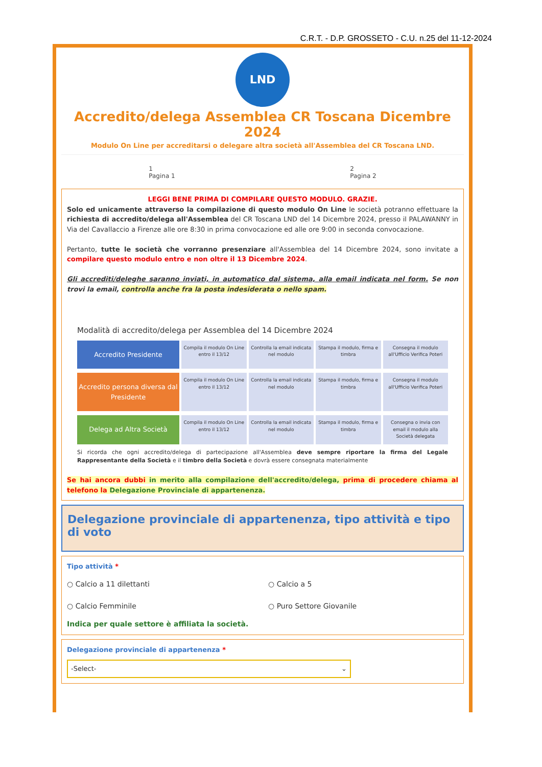C.R.T. - D.P. GROSSETO - C.U. n.25 del 11-12-2024
LND
Accredito/delega Assemblea CR Toscana Dicembre 2024
Modulo On Line per accreditarsi o delegare altra società all'Assemblea del CR Toscana LND.
1
Pagina 1 2
Pagina 2
LEGGI BENE PRIMA DI COMPILARE QUESTO MODULO. GRAZIE.
Solo ed unicamente attraverso la compilazione di questo modulo On Line le società potranno effettuare la richiesta di accredito/delega all'Assemblea del CR Toscana LND del 14 Dicembre 2024, presso il PALAWANNY in Via del Cavallaccio a Firenze alle ore 8:30 in prima convocazione ed alle ore 9:00 in seconda convocazione.
Pertanto, tutte le società che vorranno presenziare all'Assemblea del 14 Dicembre 2024, sono invitate a compilare questo modulo entro e non oltre il 13 Dicembre 2024.
Gli accrediti/deleghe saranno inviati, in automatico dal sistema, alla email indicata nel form. Se non trovi la email, controlla anche fra la posta indesiderata o nello spam.
Modalità di accredito/delega per Assemblea del 14 Dicembre 2024
Accredito Presidente
Compila il modulo On Line entro il 13/12
Controlla la email indicata nel modulo
Stampa il modulo, firma e timbra
Consegna il modulo all'Ufficio Verifica Poteri
Accredito persona diversa dal Presidente
Compila il modulo On Line entro il 13/12
Controlla la email indicata nel modulo
Stampa il modulo, firma e timbra
Consegna il modulo all'Ufficio Verifica Poteri
Delega ad Altra Società
Compila il modulo On Line entro il 13/12
Controlla la email indicata nel modulo
Stampa il modulo, firma e timbra
Consegna o invia con email il modulo alla Società delegata
Si ricorda che ogni accredito/delega di partecipazione all'Assemblea deve sempre riportare la firma del Legale Rappresentante della Società e il timbro della Società e dovrà essere consegnata materialmente
Se hai ancora dubbi in merito alla compilazione dell'accredito/delega, prima di procedere chiama al telefono la Delegazione Provinciale di appartenenza.
Delegazione provinciale di appartenenza, tipo attività e tipo di voto
Tipo attività *
○ Calcio a 11 dilettanti ○ Calcio a 5 ○ Calcio Femminile ○ Puro Settore Giovanile
Indica per quale settore è affiliata la società.
Delegazione provinciale di appartenenza *
-Select- ⌄